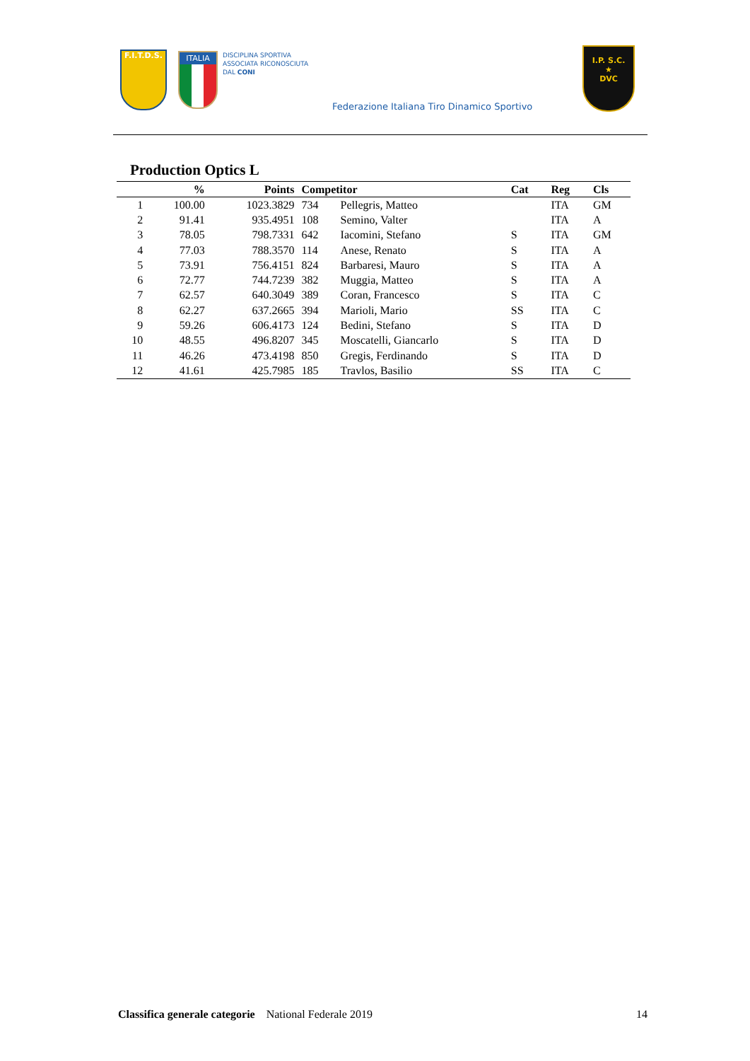F.I.T.D.S.
ITALIA
DISCIPLINA SPORTIVA
ASSOCIATA RICONOSCIUTA
DAL CONI
Federazione Italiana Tiro Dinamico Sportivo
I.P. S.C.
★
DVC
Production Optics L
| | % | Points | Competitor | | Cat | Reg | Cls |
| --- | --- | --- | --- | --- | --- | --- | --- |
| 1 | 100.00 | 1023.3829 | 734 | Pellegris, Matteo | | ITA | GM |
| 2 | 91.41 | 935.4951 | 108 | Semino, Valter | | ITA | A |
| 3 | 78.05 | 798.7331 | 642 | Iacomini, Stefano | S | ITA | GM |
| 4 | 77.03 | 788.3570 | 114 | Anese, Renato | S | ITA | A |
| 5 | 73.91 | 756.4151 | 824 | Barbaresi, Mauro | S | ITA | A |
| 6 | 72.77 | 744.7239 | 382 | Muggia, Matteo | S | ITA | A |
| 7 | 62.57 | 640.3049 | 389 | Coran, Francesco | S | ITA | C |
| 8 | 62.27 | 637.2665 | 394 | Marioli, Mario | SS | ITA | C |
| 9 | 59.26 | 606.4173 | 124 | Bedini, Stefano | S | ITA | D |
| 10 | 48.55 | 496.8207 | 345 | Moscatelli, Giancarlo | S | ITA | D |
| 11 | 46.26 | 473.4198 | 850 | Gregis, Ferdinando | S | ITA | D |
| 12 | 41.61 | 425.7985 | 185 | Travlos, Basilio | SS | ITA | C |
Classifica generale categorie National Federale 2019 14